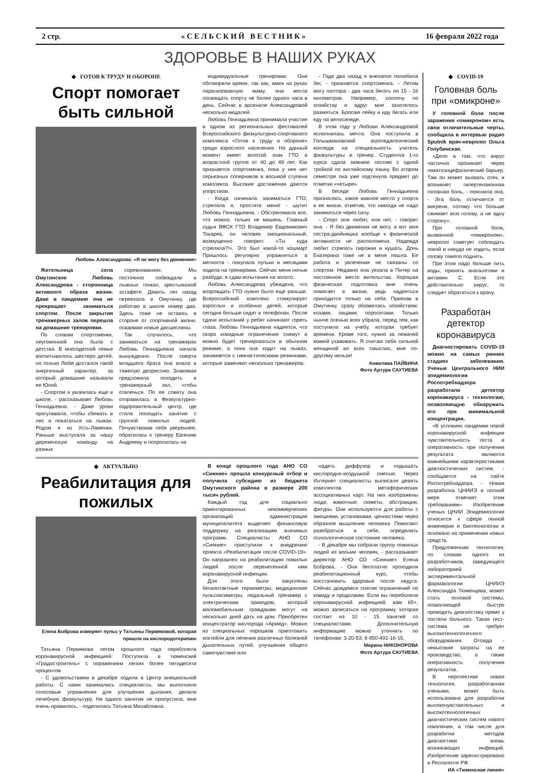2 стр. « С Е Л Ь С К И Й В Е С Т Н И К » 16 февраля 2022 года
ЗДОРОВЬЕ В НАШИХ РУКАХ
◆ ГОТОВ К ТРУДУ И ОБОРОНЕ
Спорт помогает быть сильной
Любовь Александрова: «Я не могу без движения»
Жительница села Омутинское Любовь Александрова - сторонница активного образа жизни. Даже в пандемию она не прекращает заниматься спортом. После закрытия тренажерных залов перешла на домашние тренировки.
По словам спортсменки, неугомонной она была с детства. В многодетной семье воспитывалось шестеро детей, но только Любе достался такой энергичный характер, за который домашние называли ее Юлой.
- Спортом я увлеклась еще в школе, - рассказывает Любовь Геннадьевна. - Даже уроки прогуливала, чтобы сбежать в лес и покататься на лыжах. Родом я из Усть-Ламенки. Раньше выступала за нашу деревенскую команду на разных
соревнованиях. Мы постоянно побеждали в лыжных гонках, крестьянской эстафете. Девять лет назад переехала в Омутинку, где работаю в школе номер два. Здесь тоже не остаюсь в стороне от спортивной жизни, осваиваю новые дисциплины.
Так случилось, что заниматься на тренажерах Любовь Геннадьевна начала вынужденно. После смерти младшего брата она впала в тяжелую депрессию. Знакомая предложила походить в тренажерный зал, чтобы отвлечься. По ее совету она отправилась в Физкультурно-оздоровительный центр, где стала посещать занятия с группой пожилых людей. Почувствовав себя увереннее, обратилась к тренеру Евгению Андрееву и попросилась на
индивидуальные тренировки. Они обговорили время, так как, имея на руках парализованную маму, она могла посвящать спорту не более одного часа в день. Сейчас в арсенале Александровой несколько медалей.
Любовь Геннадьевна принимала участие в одном из региональных фестивалей Всероссийского физкультурно-спортивного комплекса «Готов к труду и обороне» среди взрослого населения. На данный момент имеет золотой знак ГТО в возрастной группе от 40 до 49 лет. Как признается спортсменка, пока у нее нет серьезных соперников в восьмой ступени комплекса. Высокие достижения даются упорством.
- Когда начинала заниматься ГТО, стреляла я, простите меня! - шутит Любовь Геннадьевна. - Обстреливала все, что можно, только не мишень. Главный судья ВФСК ГТО Владимир Евдокимович Токарев, он человек эмоциональный, возмущенно говорил: «Ты куда стреляла?!». Это был какой-то кошмар! Пришлось регулярно упражняться в меткости - покупала пульки и месяцами ходила на тренировки. Сейчас меня ночью разбуди, я сдам испытания на золото.
Любовь Александрова убеждена, что возрождать ГТО нужно было еще раньше. Всероссийский комплекс стимулирует взрослых и особенно детей, которые сегодня больше сидят в телефонах. После сдачи испытаний у ребят начинают гореть глаза. Любовь Геннадьевна надеется, что скоро ковидные ограничения снимут и можно будет тренироваться в обычном режиме, а пока она ходит на лыжах, занимается с гимнастическими резинками, которые заменяют несколько тренажеров.
- Года два назад я внезапно полюбила бег, - признается спортсменка. - Летом могу полтора - два часа бегать по 15 - 16 километров. Например, хлопочу по хозяйству и вдруг мне захотелось размяться. Бросаю лейку и иду бегать или еду на велосипеде.
В этом году у Любови Александровой исполнилась мечта. Она поступила в Голышмановский агропедагогический колледж на специальность учитель физкультуры и тренер. Студентка 1-го курса сдала зимнюю сессию с одной тройкой по английскому языку. Во втором семестре она уже подтянула предмет до отметки «четыре».
В беседе Любовь Геннадьевна призналась, какое важное место у спорта в ее жизни, отметив, что никогда не надо заниматься через силу.
- Спорт или любят, или нет, - говорит она. - Я без движения не могу, а вот моя сестра-двойняшка вообще к физической активности не расположена. Надежда любит стряпать пирожки и кушать. Дочь Екатерина тоже не в меня пошла. Ее работа и увлечения не связаны со спортом. Недавно она уехала в Питер на постоянное место жительства. Хорошая физическая подготовка мне очень помогает в жизни, ведь надеяться приходится только на себя. Приехав в Омутинку, сразу обзавелась хозяйством: козами, овцами, поросятами. Только нынче осенью всех убрала, перед тем, как поступила на учебу, которая требует времени. Кроме того, нужно за лежачей мамой ухаживать. Я считаю себя сильной женщиной во всех смыслах, мне по-другому нельзя!
Анжелика ПАЙВИНА
Фото Артура САУТИЕВА
◆ АКТУАЛЬНО
Реабилитация для пожилых
Елена Боброва измеряет пульс у Татьяны Пермяковой, которая пришла на кислородотерапию
Татьяна Пермякова летом прошлого года переболела коронавирусной инфекцией. Поступила в тюменский «Градостроитель» с поражением легких более пятидесяти процентов.
- С удовольствием в декабре ходила в Центр внешкольной работы. С нами занимались специалисты, мы выполняли голосовые упражнения для улучшения дыхания, делали лечебную физкультуру. Ни одного занятия не пропустила, мне очень нравилось, - поделилась Татьяна Михайловна.
В конце прошлого года АНО СО «Сияние» прошла конкурсный отбор и получила субсидию из бюджета Омутинского района в размере 200 тысяч рублей.
Каждый год для социально ориентированных некоммерческих организаций администрация муниципалитета выделяет финансовую поддержку на реализацию значимых программ. Специалисты АНО СО «Сияние» приступили к внедрению проекта «Реабилитация после COVID-19». Он направлен на реабилитацию пожилых людей после перенесенной ими коронавирусной инфекции.
Для этого были закуплены бесконтактные термометры, медицинские пульсоксиметры, педальный тренажер с электрическим приводом, который маломобильным гражданам могут на несколько дней дать на дом. Приобретен концентратор кислорода «Армед». Можно из специальных порошков приготовить коктейли для лечения различных болезней дыхательных путей, улучшения общего самочувствия или
надеть диффузор и подышать кислородно-воздушной смесью. Через Интернет специалисты выписали девять комплектов метафорических ассоциативных карт. На них изображены люди, животные, сюжеты, абстракции, фигуры. Они используются для работы с эмоциями, установками, ценностями через образное мышление человека. Помогают разобраться в себе, определить психологическое состояние человека.
- В декабре мы собрали группу пожилых людей из восьми человек, - рассказывает директор АНО СО «Сияние» Елена Боброва. - Они бесплатно проходили реабилитационный курс, чтобы восстановить здоровье после недуга. Сейчас дождемся снятия ограничений по ковиду и продолжим. Если вы переболели коронавирусной инфекцией, вам 65+, можно записаться на программу, которая состоит из 10 - 15 занятий со специалистами. Дополнительную информацию можно уточнить по телефонам: 3-20-53; 8-950-491-16-15.
Марина НИКОНОРОВА
Фото Артура САУТИЕВА
◆ COVID-19
Головная боль при «омикроне»
У головной боли после заражения «омикроном» есть свои отличительные черты, сообщила в интервью радио Sputnik врач-невролог Ольга Голубинская.
«Дело в том, что вирус частично проникает через гематоэнцефалический барьер. Там он может вызвать отек, и возникнет гипертензионная головная боль, - пояснила она. - Эта боль отличается от мигрени, потому что больше сжимает всю голову, а не одну сторону».
При головной боли, вызванной «омикроном», невролог советует соблюдать покой и никуда не ходить, если голову тяжело поднять.
При этом надо больше пить воды, принять анальгетики и витамин С. Если это действительно вирус, то следует обратиться к врачу.
Разработан детектор коронавируса
Диагностировать COVID-19 можно на самых ранних стадиях заболевания. Ученые Центрального НИИ эпидемиологии Роспотребнадзора разработали детектор коронавируса - технологию, позволяющую обнаружить его при минимальной концентрации.
«В условиях пандемии новой коронавирусной инфекции чувствительность теста и оперативность при получении результата являются важнейшими характеристиками диагностических систем, - сообщается на сайте Роспотребнадзора. - Новая разработка ЦНИИЭ в полной мере отвечает этим требованиям». Изобретение ученых ЦНИИ Эпидемиологии относится к сфере генной инженерии и биотехнологии и основано на применении новых средств.
Предложенная технология, по словам одного из разработчиков, заведующего лабораторией экспериментальной фармакологии ЦНИИЭ Александра Тюменцева, может стать основой системы, позволяющей быстро проводить диагностику прямо у постели больного. Такая тест-система не требует высокотехнологичного оборудования. Отсюда - невысокие затраты на ее производство, а также оперативность получения результатов.
В перспективе новая технология, разработанная учеными, может быть использована для разработки высокочувствительных и высокотехнологичных диагностических систем нового поколения, в том числе для разработки методов диагностики вновь возникающих инфекций. Изобретение зарегистрировано в Роспатенте РФ.
ИА «Тюменская линия»